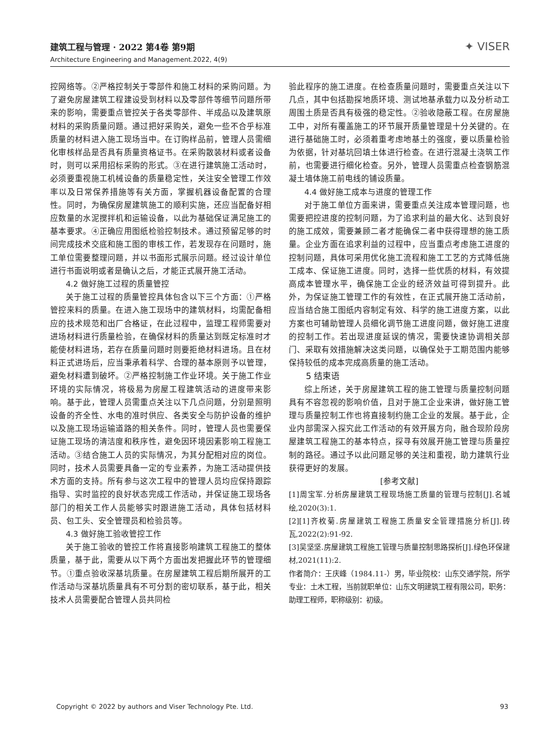建筑工程与管理 · 2022 第4卷 第9期
Architecture Engineering and Management.2022, 4(9)
✦ VISER
控网络等。②严格控制关于零部件和施工材料的采购问题。为了避免房屋建筑工程建设受到材料以及零部件等细节问题所带来的影响，需要重点管控关于各类零部件、半成品以及建筑原材料的采购质量问题。通过把好采购关，避免一些不合乎标准质量的材料进入施工现场当中。在订购样品前，管理人员需细化审核样品是否具有质量资格证书。在采购散装材料或者设备时，则可以采用招标采购的形式。③在进行建筑施工活动时，必须要重视施工机械设备的质量稳定性，关注安全管理工作效率以及日常保养措施等有关方面，掌握机器设备配置的合理性。同时，为确保房屋建筑施工的顺利实施，还应当配备好相应数量的水泥搅拌机和运输设备，以此为基础保证满足施工的基本要求。④正确应用图纸检验控制技术。通过预留足够的时间完成技术交底和施工图的审核工作，若发现存在问题时，施工单位需要整理问题，并以书面形式展示问题。经过设计单位进行书面说明或者是确认之后，才能正式展开施工活动。
4.2 做好施工过程的质量管控
关于施工过程的质量管控具体包含以下三个方面：①严格管控来料的质量。在进入施工现场中的建筑材料，均需配备相应的技术规范和出厂合格证，在此过程中，监理工程师需要对进场材料进行质量检验，在确保材料的质量达到既定标准时才能使材料进场，若存在质量问题时则要拒绝材料进场。且在材料正式进场后，应当秉承着科学、合理的基本原则予以管理，避免材料遭到破坏。②严格控制施工作业环境。关于施工作业环境的实际情况，将极易为房屋工程建筑活动的进度带来影响。基于此，管理人员需重点关注以下几点问题，分别是照明设备的齐全性、水电的准时供应、各类安全与防护设备的维护以及施工现场运输道路的相关条件。同时，管理人员也需要保证施工现场的清洁度和秩序性，避免因环境因素影响工程施工活动。③结合施工人员的实际情况，为其分配相对应的岗位。同时，技术人员需要具备一定的专业素养，为施工活动提供技术方面的支持。所有参与这次工程中的管理人员均应保持跟踪指导、实时监控的良好状态完成工作活动，并保证施工现场各部门的相关工作人员能够实时跟进施工活动，具体包括材料员、包工头、安全管理员和检验员等。
4.3 做好施工验收管控工作
关于施工验收的管控工作将直接影响建筑工程施工的整体质量，基于此，需要从以下两个方面出发把握此环节的管理细节。①重点验收深基坑质量。在房屋建筑工程后期所展开的工作活动与深基坑质量具有不可分割的密切联系，基于此，相关技术人员需要配合管理人员共同检
验此程序的施工进度。在检查质量问题时，需要重点关注以下几点，其中包括勘探地质环境、测试地基承载力以及分析动工周围土质是否具有极强的稳定性。②验收隐蔽工程。在房屋施工中，对所有覆盖施工的环节展开质量管理是十分关键的。在进行基础施工时，必须着重考虑地基土的强度，要以质量检验为依据，针对基坑回填土体进行检查。在进行混凝土浇筑工作前，也需要进行细化检查。另外，管理人员需重点检查钢筋混凝土墙体施工前电线的铺设质量。
4.4 做好施工成本与进度的管理工作
对于施工单位方面来讲，需要重点关注成本管理问题，也需要把控进度的控制问题，为了追求利益的最大化、达到良好的施工成效，需要兼顾二者才能确保二者中获得理想的施工质量。企业方面在追求利益的过程中，应当重点考虑施工进度的控制问题，具体可采用优化施工流程和施工工艺的方式降低施工成本、保证施工进度。同时，选择一些优质的材料，有效提高成本管理水平，确保施工企业的经济效益可得到提升。此外，为保证施工管理工作的有效性，在正式展开施工活动前，应当结合施工图纸内容制定有效、科学的施工进度方案，以此方案也可辅助管理人员细化调节施工进度问题，做好施工进度的控制工作。若出现进度延误的情况，需要快速协调相关部门、采取有效措施解决这类问题，以确保处于工期范围内能够保持较低的成本完成高质量的施工活动。
5 结束语
综上所述，关于房屋建筑工程的施工管理与质量控制问题具有不容忽视的影响价值，且对于施工企业来讲，做好施工管理与质量控制工作也将直接制约施工企业的发展。基于此，企业内部需深入探究此工作活动的有效开展方向，融合现阶段房屋建筑工程施工的基本特点，探寻有效展开施工管理与质量控制的路径。通过予以此问题足够的关注和重视，助力建筑行业获得更好的发展。
[参考文献]
[1]周宝军.分析房屋建筑工程现场施工质量的管理与控制[J].名城绘,2020(3):1.
[2][1]齐枚菊.房屋建筑工程施工质量安全管理措施分析[J].砖瓦,2022(2):91-92.
[3]吴坚坚.房屋建筑工程施工管理与质量控制思路探析[J].绿色环保建材,2021(11):2.
作者简介：王庆峰（1984.11-）男，毕业院校：山东交通学院，所学专业：土木工程，当前就职单位：山东文明建筑工程有限公司，职务：助理工程师，职称级别：初级。
Copyright © 2022 by authors and Viser Technology Pte. Ltd. 93